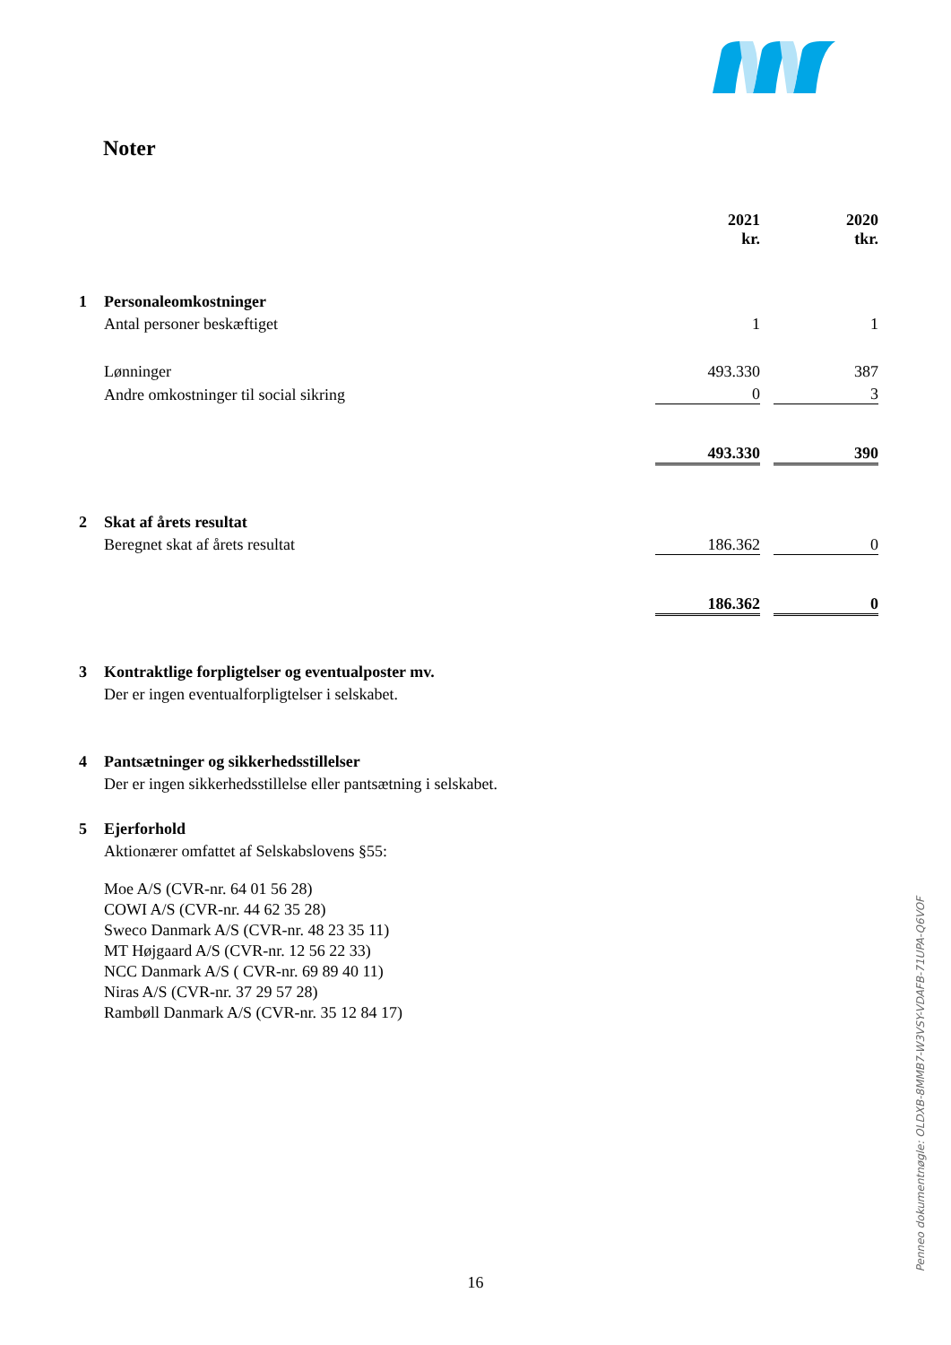Noter
| | | 2021 kr. | | 2020 tkr. |
| 1 | Personaleomkostninger | | | |
| | Antal personer beskæftiget | 1 | | 1 |
| | Lønninger | 493.330 | | 387 |
| | Andre omkostninger til social sikring | 0 | | 3 |
| | | 493.330 | | 390 |
| 2 | Skat af årets resultat | | | |
| | Beregnet skat af årets resultat | 186.362 | | 0 |
| | | 186.362 | | 0 |
| 3 | Kontraktlige forpligtelser og eventualposter mv. | | | |
| | Der er ingen eventualforpligtelser i selskabet. | | | |
| 4 | Pantsætninger og sikkerhedsstillelser | | | |
| | Der er ingen sikkerhedsstillelse eller pantsætning i selskabet. | | | |
| 5 | Ejerforhold | | | |
| | Aktionærer omfattet af Selskabslovens §55: | | | |
| | Moe A/S (CVR-nr. 64 01 56 28) COWI A/S (CVR-nr. 44 62 35 28) Sweco Danmark A/S (CVR-nr. 48 23 35 11) MT Højgaard A/S (CVR-nr. 12 56 22 33) NCC Danmark A/S ( CVR-nr. 69 89 40 11) Niras A/S (CVR-nr. 37 29 57 28) Rambøll Danmark A/S (CVR-nr. 35 12 84 17) | | | |
Penneo dokumentnøgle: OLDXB-8MMB7-W3VSY-VDAFB-71UPA-Q6VOF
16